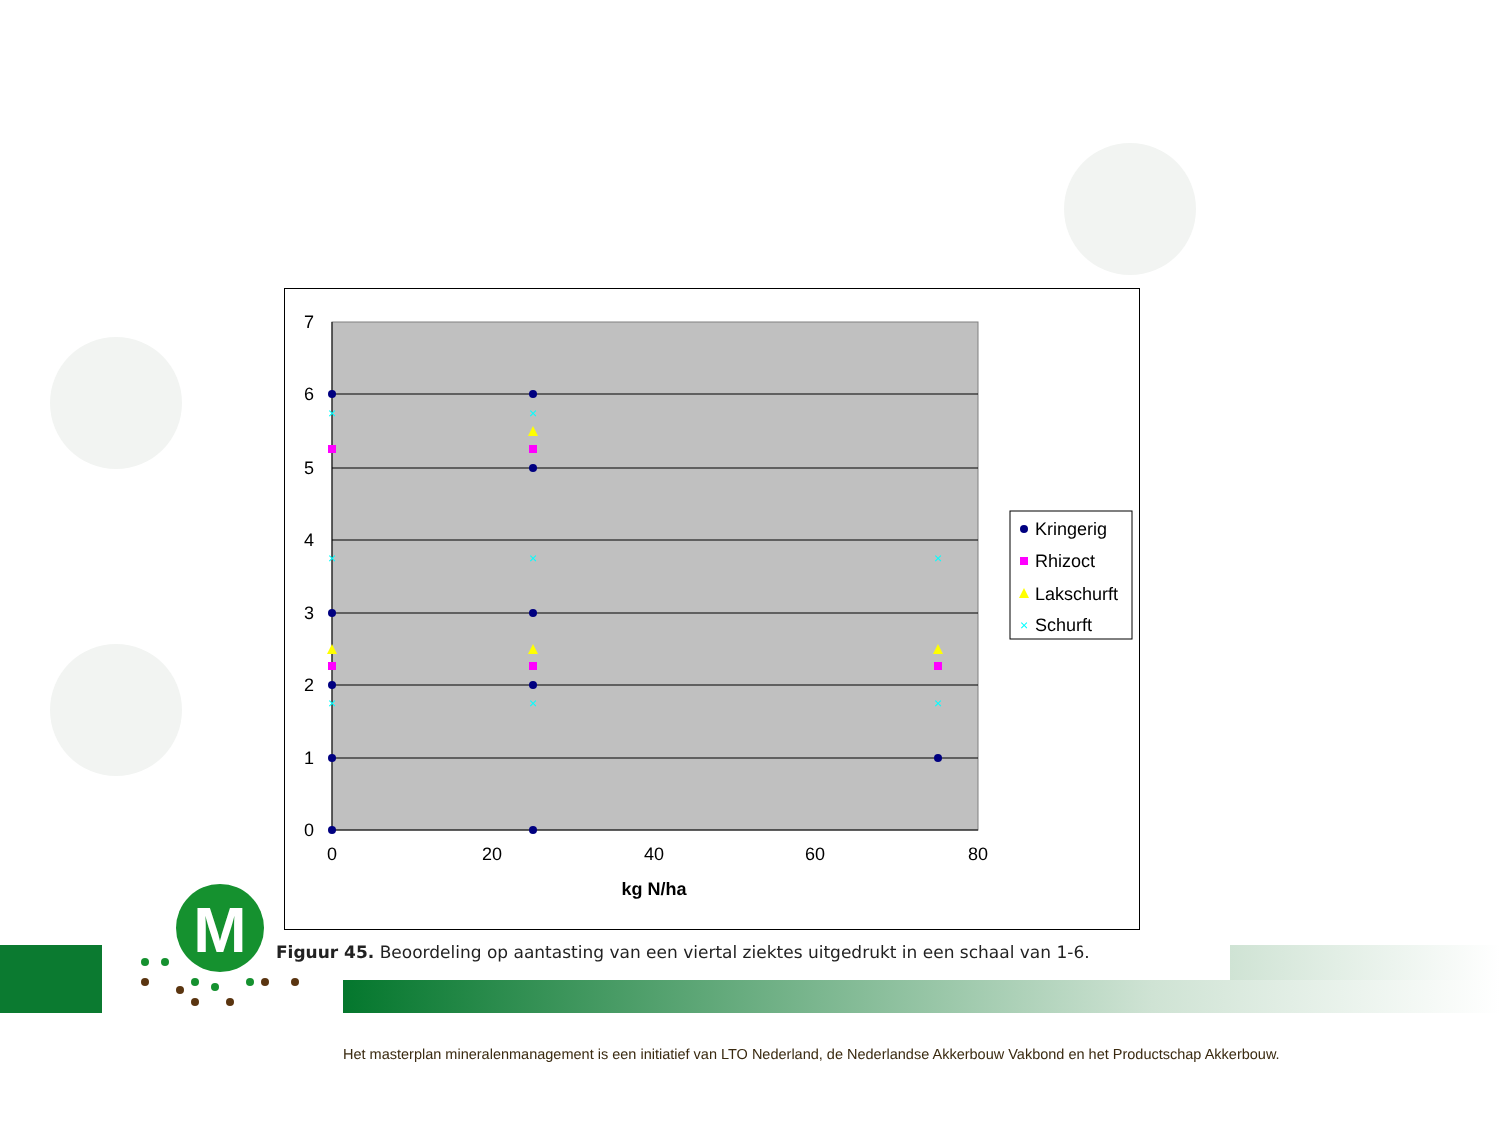M
7
6
5
4
3
2
1
0
0
20
40
60
80
kg N/ha
×
×
×
×
×
×
×
×
Kringerig
Rhizoct
Lakschurft
Schurft
×
Figuur 45. Beoordeling op aantasting van een viertal ziektes uitgedrukt in een schaal van 1-6.
Het masterplan mineralenmanagement is een initiatief van LTO Nederland, de Nederlandse Akkerbouw Vakbond en het Productschap Akkerbouw.